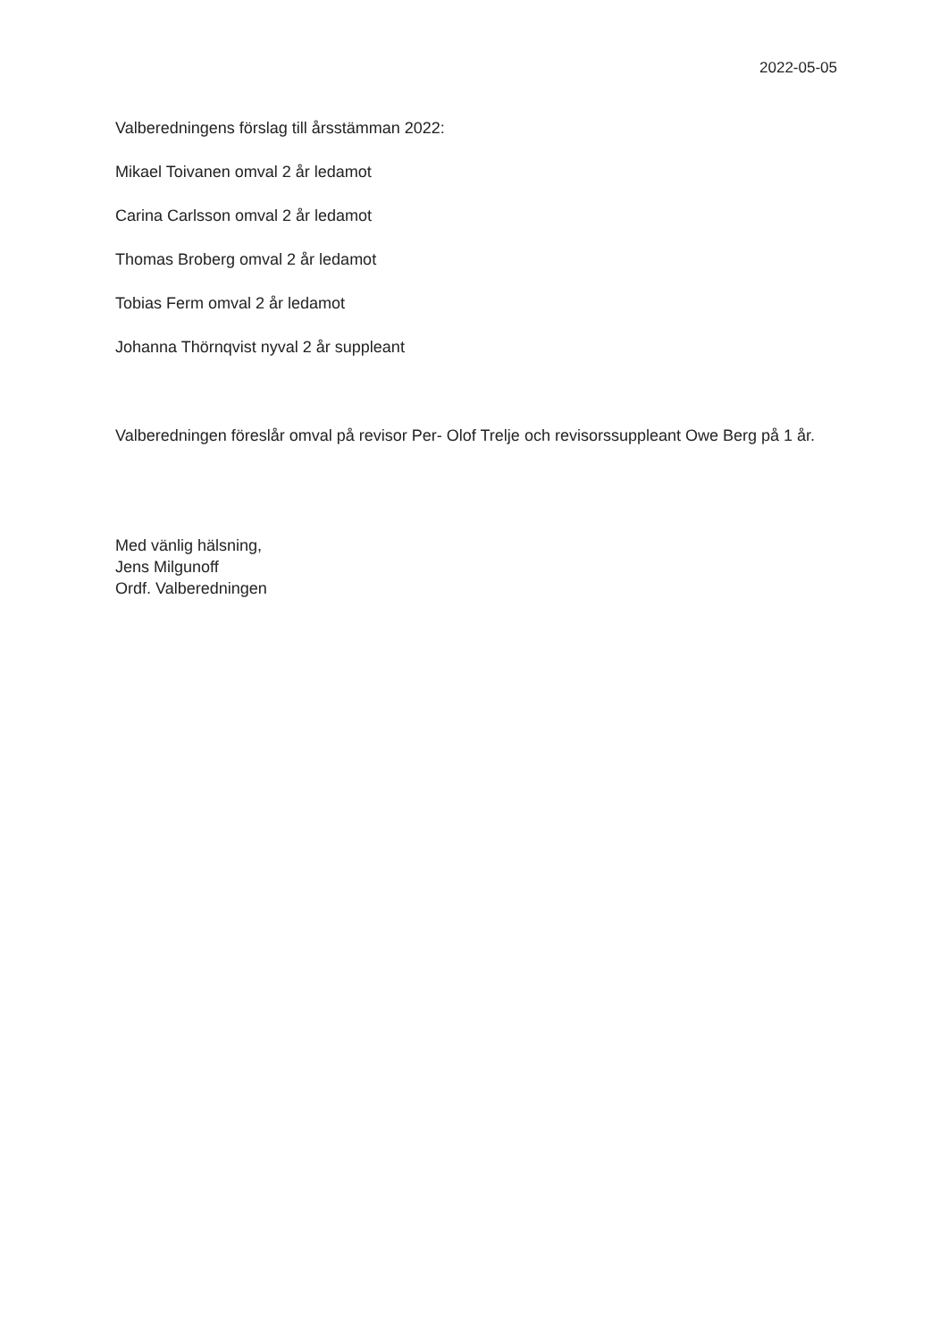2022-05-05
Valberedningens förslag till årsstämman 2022:
Mikael Toivanen omval 2 år ledamot
Carina Carlsson omval 2 år ledamot
Thomas Broberg omval 2 år ledamot
Tobias Ferm omval 2 år ledamot
Johanna Thörnqvist nyval 2 år suppleant
Valberedningen föreslår omval på revisor Per- Olof Trelje och revisorssuppleant Owe Berg på 1 år.
Med vänlig hälsning,
Jens Milgunoff
Ordf. Valberedningen